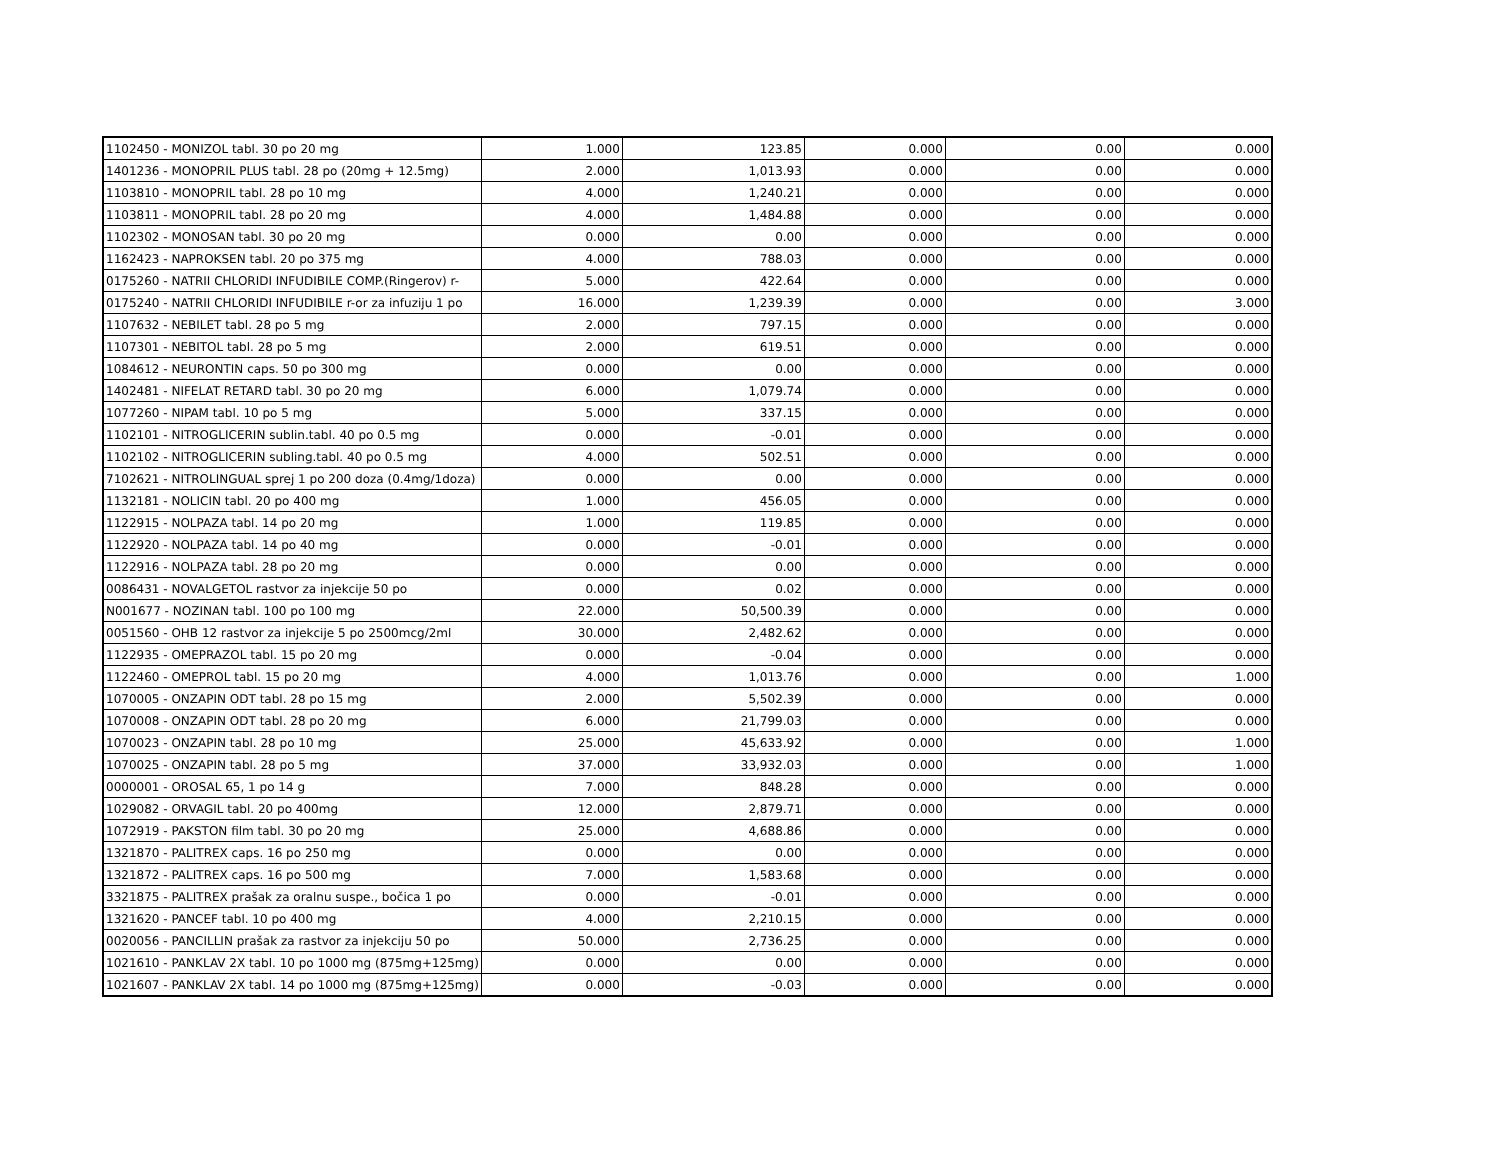| 1102450 - MONIZOL tabl. 30 po 20 mg | 1.000 | 123.85 | 0.000 | 0.00 | 0.000 |
| 1401236 - MONOPRIL PLUS tabl. 28 po (20mg + 12.5mg) | 2.000 | 1,013.93 | 0.000 | 0.00 | 0.000 |
| 1103810 - MONOPRIL tabl. 28 po 10 mg | 4.000 | 1,240.21 | 0.000 | 0.00 | 0.000 |
| 1103811 - MONOPRIL tabl. 28 po 20 mg | 4.000 | 1,484.88 | 0.000 | 0.00 | 0.000 |
| 1102302 - MONOSAN tabl. 30 po 20 mg | 0.000 | 0.00 | 0.000 | 0.00 | 0.000 |
| 1162423 - NAPROKSEN tabl. 20 po 375 mg | 4.000 | 788.03 | 0.000 | 0.00 | 0.000 |
| 0175260 - NATRII CHLORIDI INFUDIBILE COMP.(Ringerov) r- | 5.000 | 422.64 | 0.000 | 0.00 | 0.000 |
| 0175240 - NATRII CHLORIDI INFUDIBILE r-or za infuziju 1 po | 16.000 | 1,239.39 | 0.000 | 0.00 | 3.000 |
| 1107632 - NEBILET tabl. 28 po 5 mg | 2.000 | 797.15 | 0.000 | 0.00 | 0.000 |
| 1107301 - NEBITOL tabl. 28 po 5 mg | 2.000 | 619.51 | 0.000 | 0.00 | 0.000 |
| 1084612 - NEURONTIN caps. 50 po 300 mg | 0.000 | 0.00 | 0.000 | 0.00 | 0.000 |
| 1402481 - NIFELAT RETARD tabl. 30 po 20 mg | 6.000 | 1,079.74 | 0.000 | 0.00 | 0.000 |
| 1077260 - NIPAM tabl. 10 po 5 mg | 5.000 | 337.15 | 0.000 | 0.00 | 0.000 |
| 1102101 - NITROGLICERIN sublin.tabl. 40 po 0.5 mg | 0.000 | -0.01 | 0.000 | 0.00 | 0.000 |
| 1102102 - NITROGLICERIN subling.tabl. 40 po 0.5 mg | 4.000 | 502.51 | 0.000 | 0.00 | 0.000 |
| 7102621 - NITROLINGUAL sprej 1 po 200 doza (0.4mg/1doza) | 0.000 | 0.00 | 0.000 | 0.00 | 0.000 |
| 1132181 - NOLICIN tabl. 20 po 400 mg | 1.000 | 456.05 | 0.000 | 0.00 | 0.000 |
| 1122915 - NOLPAZA tabl. 14 po 20 mg | 1.000 | 119.85 | 0.000 | 0.00 | 0.000 |
| 1122920 - NOLPAZA tabl. 14 po 40 mg | 0.000 | -0.01 | 0.000 | 0.00 | 0.000 |
| 1122916 - NOLPAZA tabl. 28 po 20 mg | 0.000 | 0.00 | 0.000 | 0.00 | 0.000 |
| 0086431 - NOVALGETOL rastvor za injekcije 50 po | 0.000 | 0.02 | 0.000 | 0.00 | 0.000 |
| N001677 - NOZINAN tabl. 100 po 100 mg | 22.000 | 50,500.39 | 0.000 | 0.00 | 0.000 |
| 0051560 - OHB 12 rastvor za injekcije 5 po 2500mcg/2ml | 30.000 | 2,482.62 | 0.000 | 0.00 | 0.000 |
| 1122935 - OMEPRAZOL tabl. 15 po 20 mg | 0.000 | -0.04 | 0.000 | 0.00 | 0.000 |
| 1122460 - OMEPROL tabl. 15 po 20 mg | 4.000 | 1,013.76 | 0.000 | 0.00 | 1.000 |
| 1070005 - ONZAPIN ODT tabl. 28 po 15 mg | 2.000 | 5,502.39 | 0.000 | 0.00 | 0.000 |
| 1070008 - ONZAPIN ODT tabl. 28 po 20 mg | 6.000 | 21,799.03 | 0.000 | 0.00 | 0.000 |
| 1070023 - ONZAPIN tabl. 28 po 10 mg | 25.000 | 45,633.92 | 0.000 | 0.00 | 1.000 |
| 1070025 - ONZAPIN tabl. 28 po 5 mg | 37.000 | 33,932.03 | 0.000 | 0.00 | 1.000 |
| 0000001 - OROSAL 65, 1 po 14 g | 7.000 | 848.28 | 0.000 | 0.00 | 0.000 |
| 1029082 - ORVAGIL tabl. 20 po 400mg | 12.000 | 2,879.71 | 0.000 | 0.00 | 0.000 |
| 1072919 - PAKSTON film tabl. 30 po 20 mg | 25.000 | 4,688.86 | 0.000 | 0.00 | 0.000 |
| 1321870 - PALITREX caps. 16 po 250 mg | 0.000 | 0.00 | 0.000 | 0.00 | 0.000 |
| 1321872 - PALITREX caps. 16 po 500 mg | 7.000 | 1,583.68 | 0.000 | 0.00 | 0.000 |
| 3321875 - PALITREX prašak za oralnu suspe., bočica 1 po | 0.000 | -0.01 | 0.000 | 0.00 | 0.000 |
| 1321620 - PANCEF tabl. 10 po 400 mg | 4.000 | 2,210.15 | 0.000 | 0.00 | 0.000 |
| 0020056 - PANCILLIN prašak za rastvor za injekciju 50 po | 50.000 | 2,736.25 | 0.000 | 0.00 | 0.000 |
| 1021610 - PANKLAV 2X tabl. 10 po 1000 mg (875mg+125mg) | 0.000 | 0.00 | 0.000 | 0.00 | 0.000 |
| 1021607 - PANKLAV 2X tabl. 14 po 1000 mg (875mg+125mg) | 0.000 | -0.03 | 0.000 | 0.00 | 0.000 |